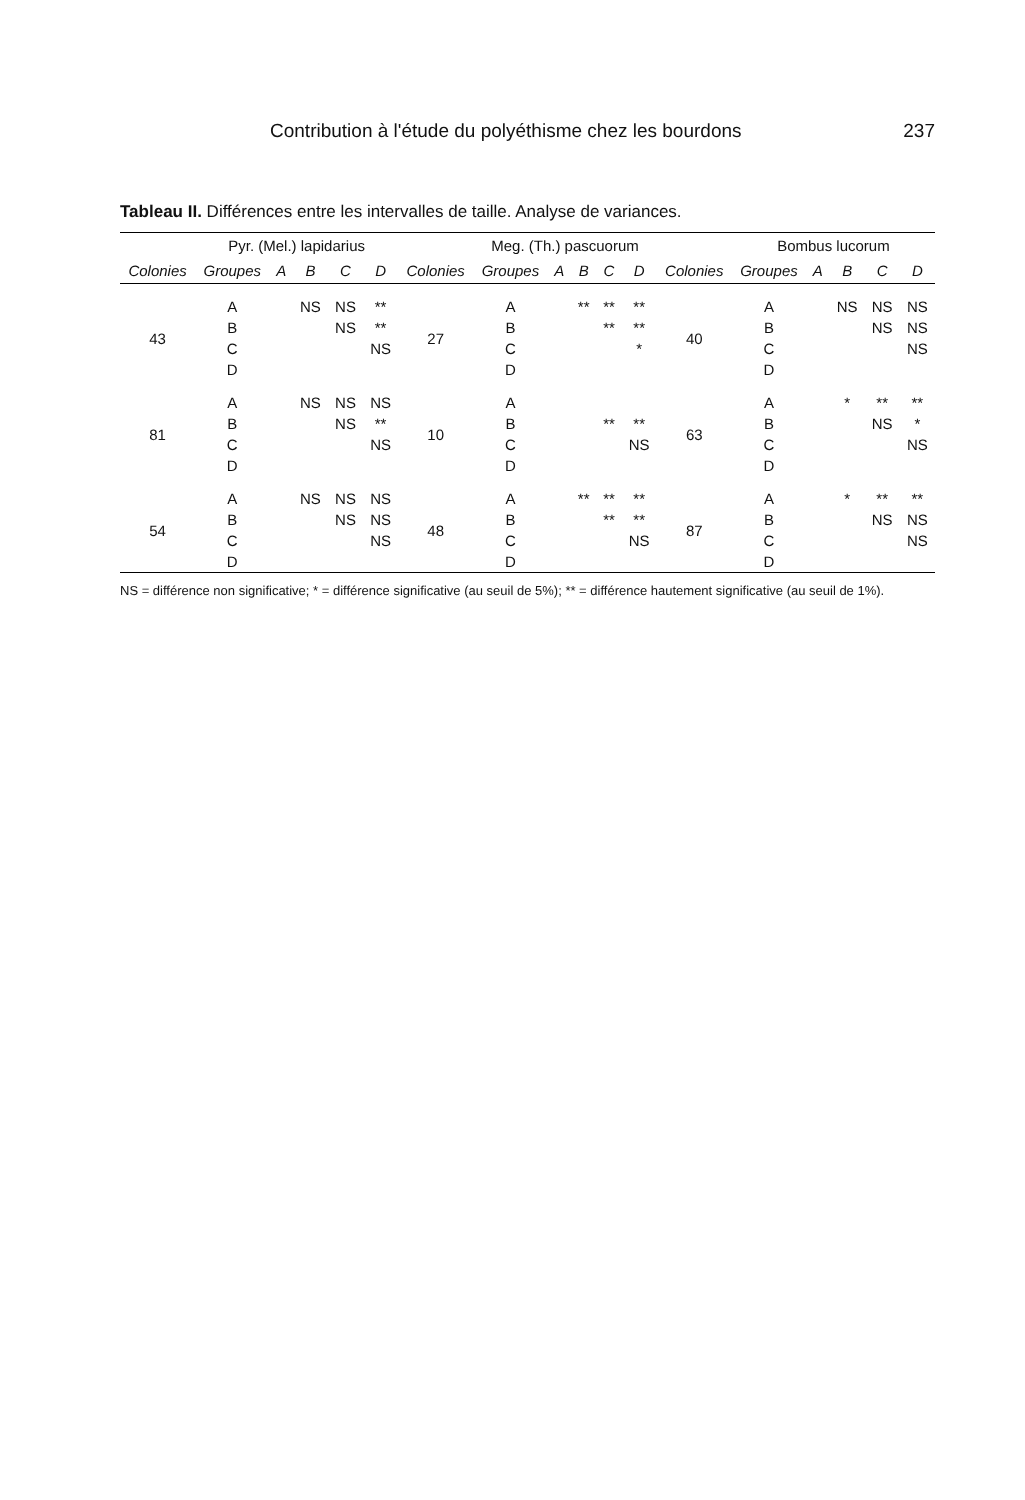Contribution à l'étude du polyéthisme chez les bourdons 237
Tableau II. Différences entre les intervalles de taille. Analyse de variances.
| | Pyr. (Mel.) lapidarius | | | | | | Meg. (Th.) pascuorum | | | | | | Bombus lucorum | | | | |
| --- | --- | --- | --- | --- | --- | --- | --- | --- | --- | --- | --- | --- | --- | --- | --- | --- | --- |
| Colonies | Groupes | A | B | C | D | Colonies | Groupes | A | B | C | D | Colonies | Groupes | A | B | C | D |
| 43 | A | | NS | NS | ** | 27 | A | | ** | ** | ** | 40 | A | | NS | NS | NS |
| | B | | | NS | ** | | B | | | ** | ** | | B | | | NS | NS |
| | C | | | | NS | | C | | | | * | | C | | | | NS |
| | D | | | | | | D | | | | | | D | | | | |
| 81 | A | | NS | NS | NS | 10 | A | | | | | 63 | A | | * | ** | ** |
| | B | | | NS | ** | | B | | | ** | ** | | B | | | NS | * |
| | C | | | | NS | | C | | | | NS | | C | | | | NS |
| | D | | | | | | D | | | | | | D | | | | |
| 54 | A | | NS | NS | NS | 48 | A | | ** | ** | ** | 87 | A | | * | ** | ** |
| | B | | | NS | NS | | B | | | ** | ** | | B | | | NS | NS |
| | C | | | | NS | | C | | | | NS | | C | | | | NS |
| | D | | | | | | D | | | | | | D | | | | |
NS = différence non significative; * = différence significative (au seuil de 5%); ** = différence hautement significative (au seuil de 1%).